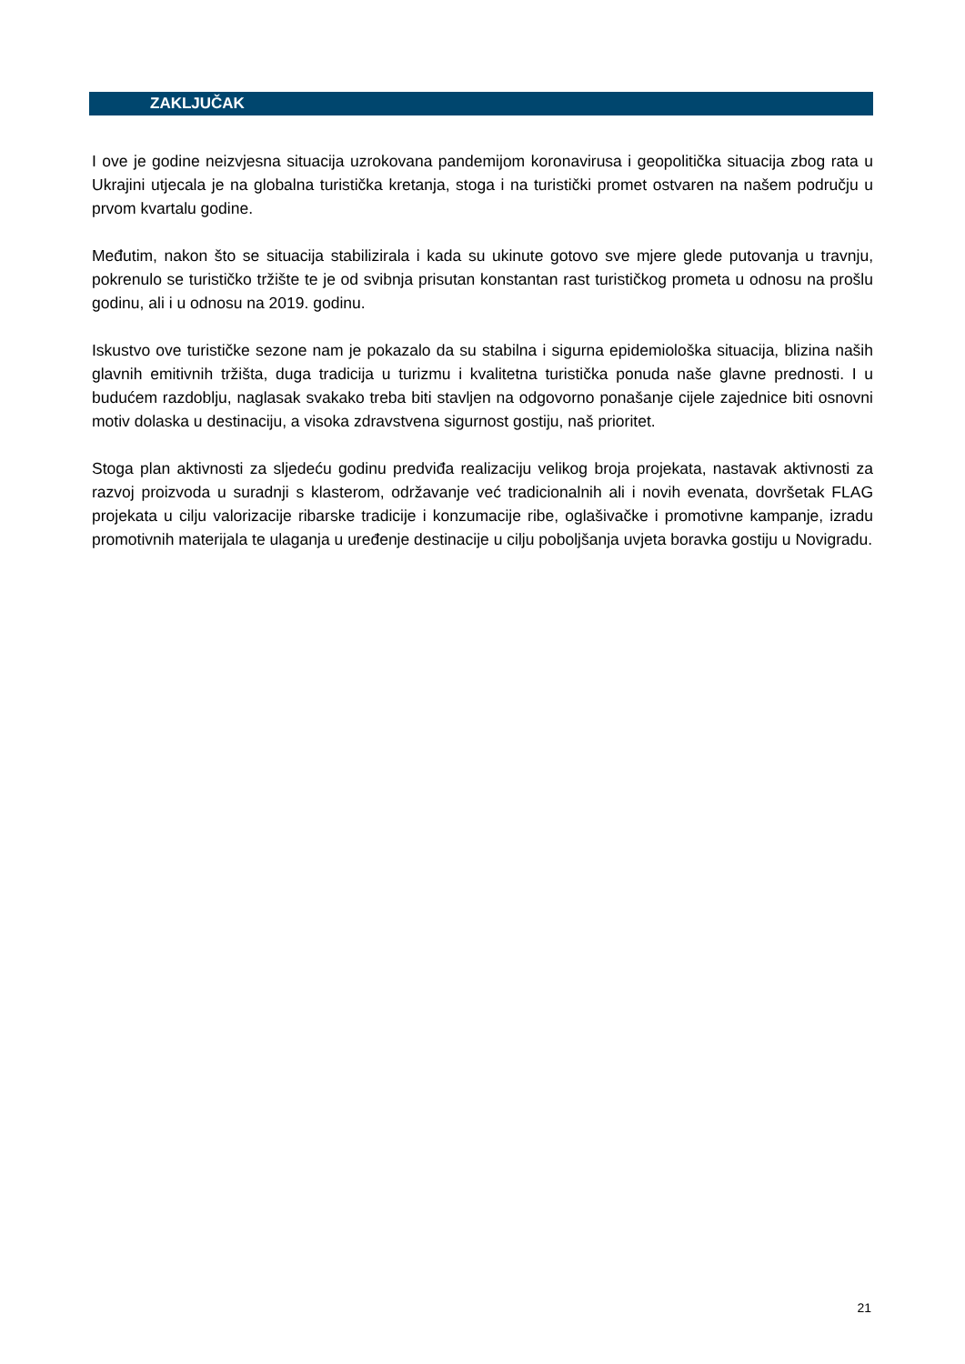ZAKLJUČAK
I ove je godine neizvjesna situacija uzrokovana pandemijom koronavirusa i geopolitička situacija zbog rata u Ukrajini utjecala je na globalna turistička kretanja, stoga i na turistički promet ostvaren na našem području u prvom kvartalu godine.
Međutim, nakon što se situacija stabilizirala i kada su ukinute gotovo sve mjere glede putovanja u travnju, pokrenulo se turističko tržište te je od svibnja prisutan konstantan rast turističkog prometa u odnosu na prošlu godinu, ali i u odnosu na 2019. godinu.
Iskustvo ove turističke sezone nam je pokazalo da su stabilna i sigurna epidemiološka situacija, blizina naših glavnih emitivnih tržišta, duga tradicija u turizmu i kvalitetna turistička ponuda naše glavne prednosti. I u budućem razdoblju, naglasak svakako treba biti stavljen na odgovorno ponašanje cijele zajednice biti osnovni motiv dolaska u destinaciju, a visoka zdravstvena sigurnost gostiju, naš prioritet.
Stoga plan aktivnosti za sljedeću godinu predviđa realizaciju velikog broja projekata, nastavak aktivnosti za razvoj proizvoda u suradnji s klasterom, održavanje već tradicionalnih ali i novih evenata, dovršetak FLAG projekata u cilju valorizacije ribarske tradicije i konzumacije ribe, oglašivačke i promotivne kampanje, izradu promotivnih materijala te ulaganja u uređenje destinacije u cilju poboljšanja uvjeta boravka gostiju u Novigradu.
21